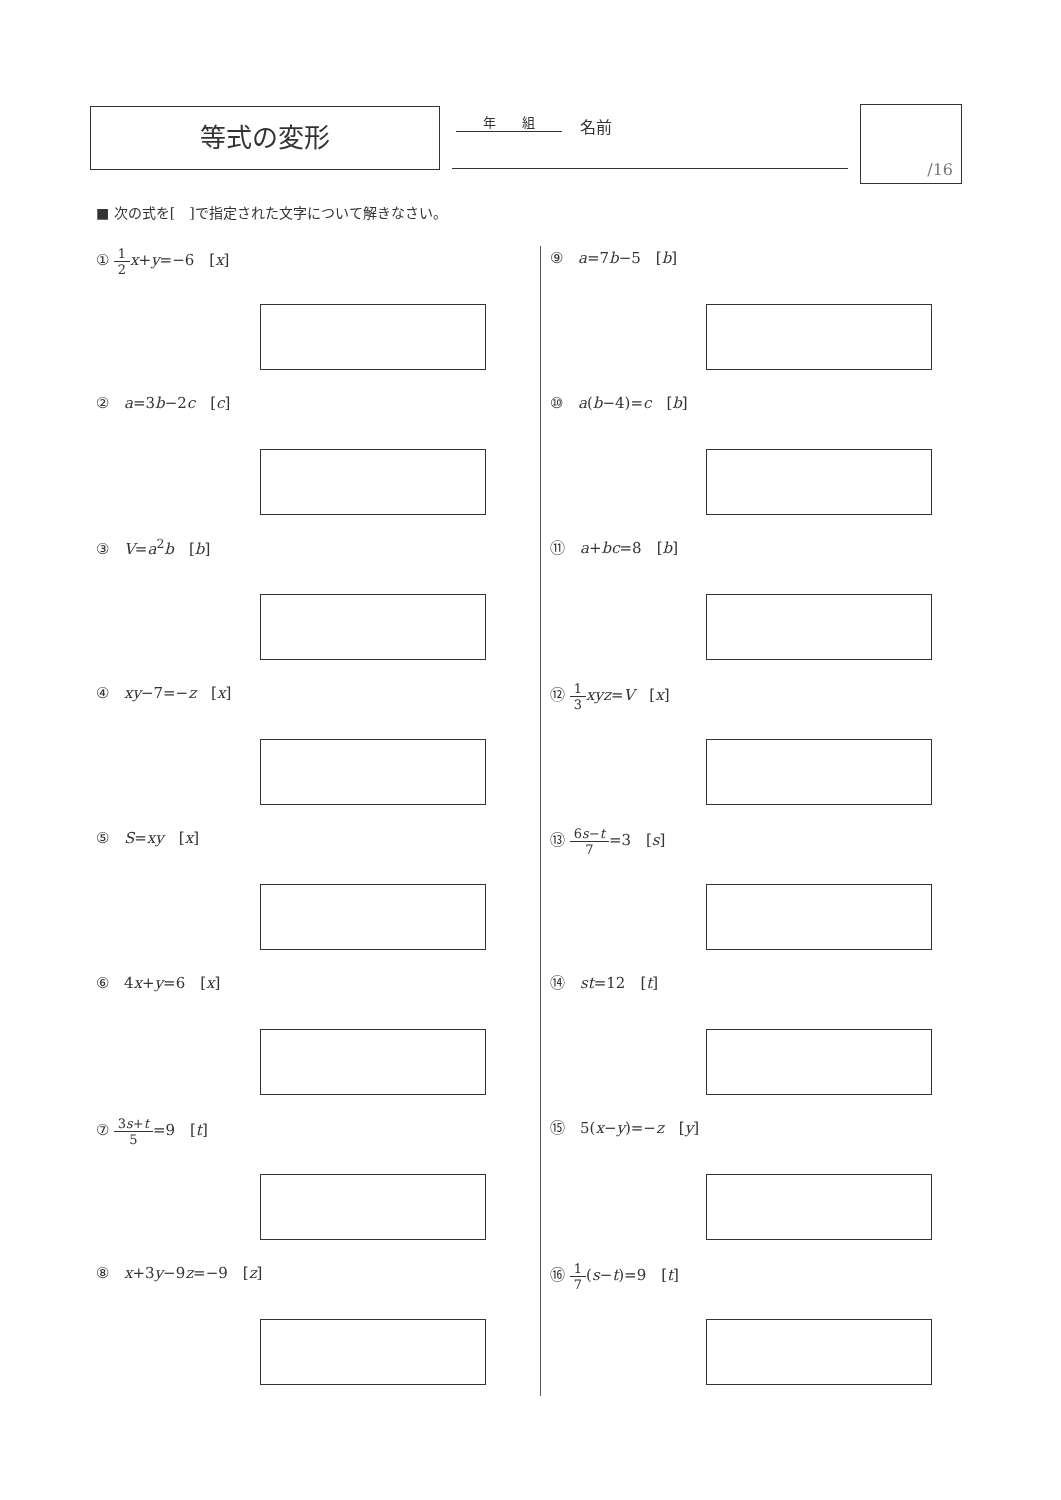等式の変形 年　　組 名前
/16
■ 次の式を[　]で指定された文字について解きなさい。
① 1 2 x+y=−6　[x]
②　a=3b−2c　[c]
③　V=a<sup>2</sup>b　[b]
④　xy−7=−z　[x]
⑤　S=xy　[x]
⑥　4x+y=6　[x]
⑦ 3s+t 5=9　[t]
⑧　x+3y−9z=−9　[z]
⑨　a=7b−5　[b]
⑩　a(b−4)=c　[b]
⑪　a+bc=8　[b]
⑫ 1 3 xyz=V　[x]
⑬ 6s−t 7=3　[s]
⑭　st=12　[t]
⑮　5(x−y)=−z　[y]
⑯ 1 7(s−t)=9　[t]